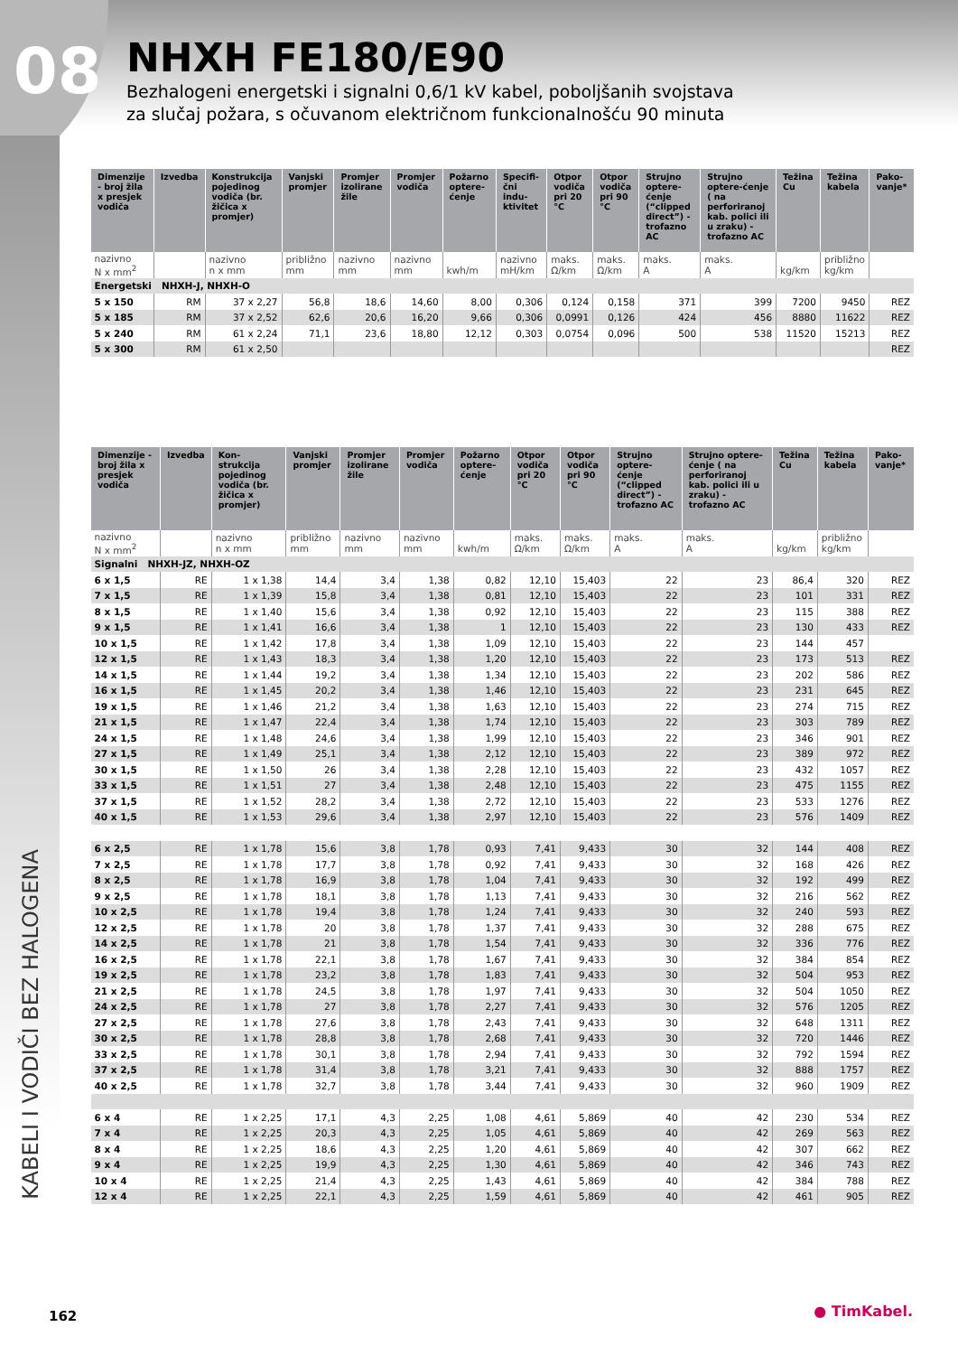08
NHXH FE180/E90
Bezhalogeni energetski i signalni 0,6/1 kV kabel, poboljšanih svojstava
za slučaj požara, s očuvanom električnom funkcionalnošću 90 minuta
KABELI I VODIČI BEZ HALOGENA
| Dimenzije - broj žila x presjek vodiča | Izvedba | Konstrukcija pojedinog vodiča (br. žičica x promjer) | Vanjski promjer | Promjer izolirane žile | Promjer vodiča | Požarno optere-ćenje | Specifi-čni indu-ktivitet | Otpor vodiča pri 20 °C | Otpor vodiča pri 90 °C | Strujno optere-ćenje (“clipped direct”) - trofazno AC | Strujno optere-ćenje ( na perforiranoj kab. polici ili u zraku) - trofazno AC | Težina Cu | Težina kabela | Pako-vanje* |
| --- | --- | --- | --- | --- | --- | --- | --- | --- | --- | --- | --- | --- | --- | --- |
| nazivno N x mm<sup>2</sup> | | nazivno n x mm | približno mm | nazivno mm | nazivno mm | kwh/m | nazivno mH/km | maks. Ω/km | maks. Ω/km | maks. A | maks. A | kg/km | približno kg/km | |
| Energetski NHXH-J, NHXH-O | | | | | | | | | | | | | | |
| 5 x 150 | RM | 37 x 2,27 | 56,8 | 18,6 | 14,60 | 8,00 | 0,306 | 0,124 | 0,158 | 371 | 399 | 7200 | 9450 | REZ |
| 5 x 185 | RM | 37 x 2,52 | 62,6 | 20,6 | 16,20 | 9,66 | 0,306 | 0,0991 | 0,126 | 424 | 456 | 8880 | 11622 | REZ |
| 5 x 240 | RM | 61 x 2,24 | 71,1 | 23,6 | 18,80 | 12,12 | 0,303 | 0,0754 | 0,096 | 500 | 538 | 11520 | 15213 | REZ |
| 5 x 300 | RM | 61 x 2,50 | | | | | | | | | | | | REZ |
| Dimenzije - broj žila x presjek vodiča | Izvedba | Kon-strukcija pojedinog vodiča (br. žičica x promjer) | Vanjski promjer | Promjer izolirane žile | Promjer vodiča | Požarno optere-ćenje | Otpor vodiča pri 20 °C | Otpor vodiča pri 90 °C | Strujno optere-ćenje (“clipped direct”) - trofazno AC | Strujno optere-ćenje ( na perforiranoj kab. polici ili u zraku) - trofazno AC | Težina Cu | Težina kabela | Pako-vanje* |
| --- | --- | --- | --- | --- | --- | --- | --- | --- | --- | --- | --- | --- | --- |
| nazivno N x mm<sup>2</sup> | | nazivno n x mm | približno mm | nazivno mm | nazivno mm | kwh/m | maks. Ω/km | maks. Ω/km | maks. A | maks. A | kg/km | približno kg/km | |
| Signalni NHXH-JZ, NHXH-OZ | | | | | | | | | | | | | |
| 6 x 1,5 | RE | 1 x 1,38 | 14,4 | 3,4 | 1,38 | 0,82 | 12,10 | 15,403 | 22 | 23 | 86,4 | 320 | REZ |
| 7 x 1,5 | RE | 1 x 1,39 | 15,8 | 3,4 | 1,38 | 0,81 | 12,10 | 15,403 | 22 | 23 | 101 | 331 | REZ |
| 8 x 1,5 | RE | 1 x 1,40 | 15,6 | 3,4 | 1,38 | 0,92 | 12,10 | 15,403 | 22 | 23 | 115 | 388 | REZ |
| 9 x 1,5 | RE | 1 x 1,41 | 16,6 | 3,4 | 1,38 | 1 | 12,10 | 15,403 | 22 | 23 | 130 | 433 | REZ |
| 10 x 1,5 | RE | 1 x 1,42 | 17,8 | 3,4 | 1,38 | 1,09 | 12,10 | 15,403 | 22 | 23 | 144 | 457 | |
| 12 x 1,5 | RE | 1 x 1,43 | 18,3 | 3,4 | 1,38 | 1,20 | 12,10 | 15,403 | 22 | 23 | 173 | 513 | REZ |
| 14 x 1,5 | RE | 1 x 1,44 | 19,2 | 3,4 | 1,38 | 1,34 | 12,10 | 15,403 | 22 | 23 | 202 | 586 | REZ |
| 16 x 1,5 | RE | 1 x 1,45 | 20,2 | 3,4 | 1,38 | 1,46 | 12,10 | 15,403 | 22 | 23 | 231 | 645 | REZ |
| 19 x 1,5 | RE | 1 x 1,46 | 21,2 | 3,4 | 1,38 | 1,63 | 12,10 | 15,403 | 22 | 23 | 274 | 715 | REZ |
| 21 x 1,5 | RE | 1 x 1,47 | 22,4 | 3,4 | 1,38 | 1,74 | 12,10 | 15,403 | 22 | 23 | 303 | 789 | REZ |
| 24 x 1,5 | RE | 1 x 1,48 | 24,6 | 3,4 | 1,38 | 1,99 | 12,10 | 15,403 | 22 | 23 | 346 | 901 | REZ |
| 27 x 1,5 | RE | 1 x 1,49 | 25,1 | 3,4 | 1,38 | 2,12 | 12,10 | 15,403 | 22 | 23 | 389 | 972 | REZ |
| 30 x 1,5 | RE | 1 x 1,50 | 26 | 3,4 | 1,38 | 2,28 | 12,10 | 15,403 | 22 | 23 | 432 | 1057 | REZ |
| 33 x 1,5 | RE | 1 x 1,51 | 27 | 3,4 | 1,38 | 2,48 | 12,10 | 15,403 | 22 | 23 | 475 | 1155 | REZ |
| 37 x 1,5 | RE | 1 x 1,52 | 28,2 | 3,4 | 1,38 | 2,72 | 12,10 | 15,403 | 22 | 23 | 533 | 1276 | REZ |
| 40 x 1,5 | RE | 1 x 1,53 | 29,6 | 3,4 | 1,38 | 2,97 | 12,10 | 15,403 | 22 | 23 | 576 | 1409 | REZ |
| 6 x 2,5 | RE | 1 x 1,78 | 15,6 | 3,8 | 1,78 | 0,93 | 7,41 | 9,433 | 30 | 32 | 144 | 408 | REZ |
| 7 x 2,5 | RE | 1 x 1,78 | 17,7 | 3,8 | 1,78 | 0,92 | 7,41 | 9,433 | 30 | 32 | 168 | 426 | REZ |
| 8 x 2,5 | RE | 1 x 1,78 | 16,9 | 3,8 | 1,78 | 1,04 | 7,41 | 9,433 | 30 | 32 | 192 | 499 | REZ |
| 9 x 2,5 | RE | 1 x 1,78 | 18,1 | 3,8 | 1,78 | 1,13 | 7,41 | 9,433 | 30 | 32 | 216 | 562 | REZ |
| 10 x 2,5 | RE | 1 x 1,78 | 19,4 | 3,8 | 1,78 | 1,24 | 7,41 | 9,433 | 30 | 32 | 240 | 593 | REZ |
| 12 x 2,5 | RE | 1 x 1,78 | 20 | 3,8 | 1,78 | 1,37 | 7,41 | 9,433 | 30 | 32 | 288 | 675 | REZ |
| 14 x 2,5 | RE | 1 x 1,78 | 21 | 3,8 | 1,78 | 1,54 | 7,41 | 9,433 | 30 | 32 | 336 | 776 | REZ |
| 16 x 2,5 | RE | 1 x 1,78 | 22,1 | 3,8 | 1,78 | 1,67 | 7,41 | 9,433 | 30 | 32 | 384 | 854 | REZ |
| 19 x 2,5 | RE | 1 x 1,78 | 23,2 | 3,8 | 1,78 | 1,83 | 7,41 | 9,433 | 30 | 32 | 504 | 953 | REZ |
| 21 x 2,5 | RE | 1 x 1,78 | 24,5 | 3,8 | 1,78 | 1,97 | 7,41 | 9,433 | 30 | 32 | 504 | 1050 | REZ |
| 24 x 2,5 | RE | 1 x 1,78 | 27 | 3,8 | 1,78 | 2,27 | 7,41 | 9,433 | 30 | 32 | 576 | 1205 | REZ |
| 27 x 2,5 | RE | 1 x 1,78 | 27,6 | 3,8 | 1,78 | 2,43 | 7,41 | 9,433 | 30 | 32 | 648 | 1311 | REZ |
| 30 x 2,5 | RE | 1 x 1,78 | 28,8 | 3,8 | 1,78 | 2,68 | 7,41 | 9,433 | 30 | 32 | 720 | 1446 | REZ |
| 33 x 2,5 | RE | 1 x 1,78 | 30,1 | 3,8 | 1,78 | 2,94 | 7,41 | 9,433 | 30 | 32 | 792 | 1594 | REZ |
| 37 x 2,5 | RE | 1 x 1,78 | 31,4 | 3,8 | 1,78 | 3,21 | 7,41 | 9,433 | 30 | 32 | 888 | 1757 | REZ |
| 40 x 2,5 | RE | 1 x 1,78 | 32,7 | 3,8 | 1,78 | 3,44 | 7,41 | 9,433 | 30 | 32 | 960 | 1909 | REZ |
| 6 x 4 | RE | 1 x 2,25 | 17,1 | 4,3 | 2,25 | 1,08 | 4,61 | 5,869 | 40 | 42 | 230 | 534 | REZ |
| 7 x 4 | RE | 1 x 2,25 | 20,3 | 4,3 | 2,25 | 1,05 | 4,61 | 5,869 | 40 | 42 | 269 | 563 | REZ |
| 8 x 4 | RE | 1 x 2,25 | 18,6 | 4,3 | 2,25 | 1,20 | 4,61 | 5,869 | 40 | 42 | 307 | 662 | REZ |
| 9 x 4 | RE | 1 x 2,25 | 19,9 | 4,3 | 2,25 | 1,30 | 4,61 | 5,869 | 40 | 42 | 346 | 743 | REZ |
| 10 x 4 | RE | 1 x 2,25 | 21,4 | 4,3 | 2,25 | 1,43 | 4,61 | 5,869 | 40 | 42 | 384 | 788 | REZ |
| 12 x 4 | RE | 1 x 2,25 | 22,1 | 4,3 | 2,25 | 1,59 | 4,61 | 5,869 | 40 | 42 | 461 | 905 | REZ |
162 ● TimKabel.